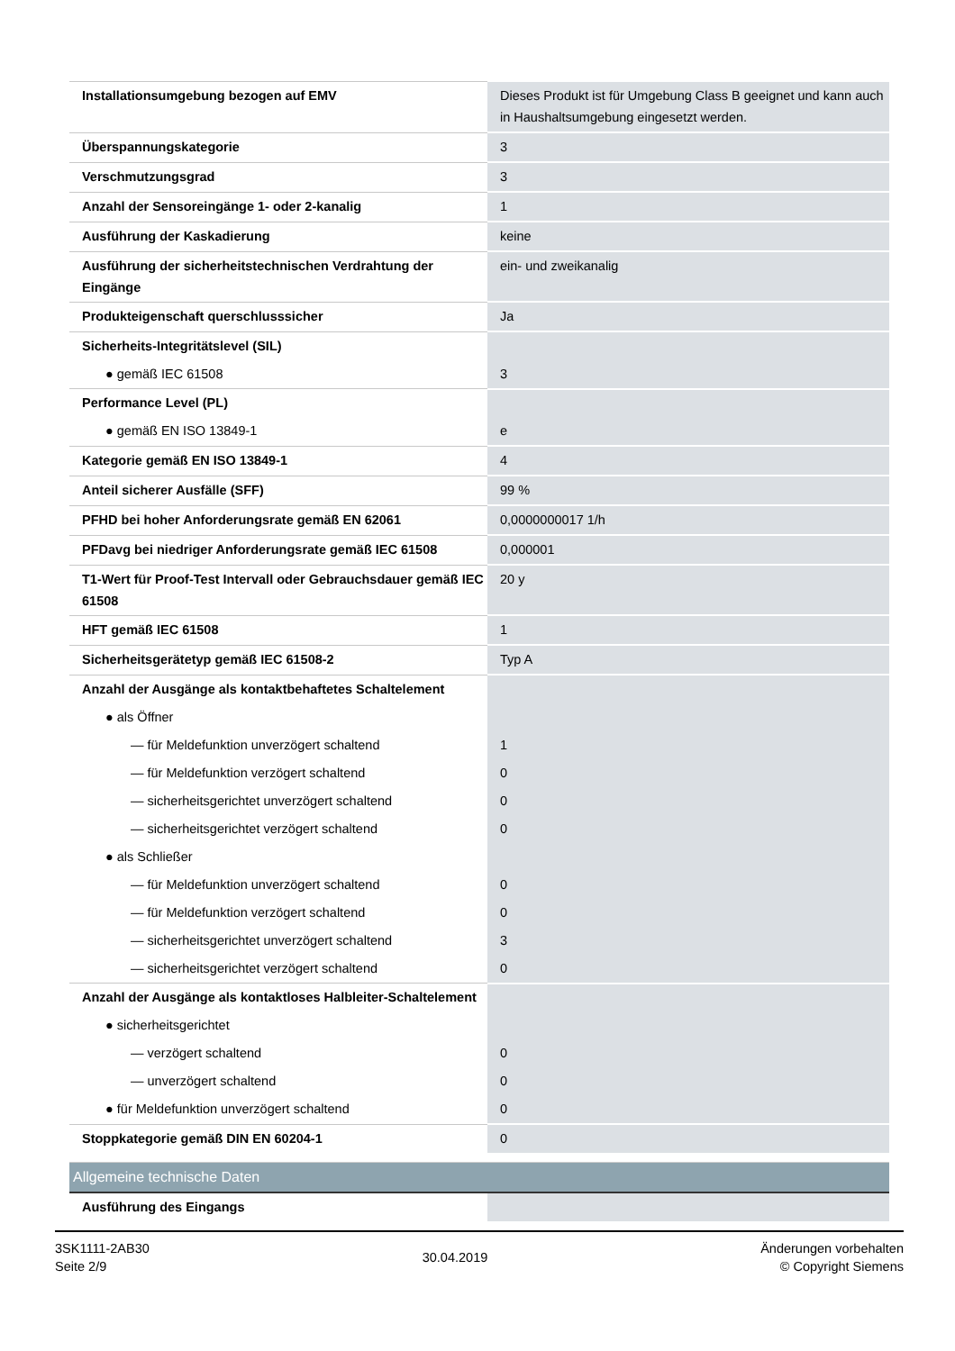| Installationsumgebung bezogen auf EMV | Dieses Produkt ist für Umgebung Class B geeignet und kann auch in Haushaltsumgebung eingesetzt werden. |
| Überspannungskategorie | 3 |
| Verschmutzungsgrad | 3 |
| Anzahl der Sensoreingänge 1- oder 2-kanalig | 1 |
| Ausführung der Kaskadierung | keine |
| Ausführung der sicherheitstechnischen Verdrahtung der Eingänge | ein- und zweikanalig |
| Produkteigenschaft querschlusssicher | Ja |
| Sicherheits-Integritätslevel (SIL) | |
| ● gemäß IEC 61508 | 3 |
| Performance Level (PL) | |
| ● gemäß EN ISO 13849-1 | e |
| Kategorie gemäß EN ISO 13849-1 | 4 |
| Anteil sicherer Ausfälle (SFF) | 99 % |
| PFHD bei hoher Anforderungsrate gemäß EN 62061 | 0,0000000017 1/h |
| PFDavg bei niedriger Anforderungsrate gemäß IEC 61508 | 0,000001 |
| T1-Wert für Proof-Test Intervall oder Gebrauchsdauer gemäß IEC 61508 | 20 y |
| HFT gemäß IEC 61508 | 1 |
| Sicherheitsgerätetyp gemäß IEC 61508-2 | Typ A |
| Anzahl der Ausgänge als kontaktbehaftetes Schaltelement | |
| ● als Öffner | |
| — für Meldefunktion unverzögert schaltend | 1 |
| — für Meldefunktion verzögert schaltend | 0 |
| — sicherheitsgerichtet unverzögert schaltend | 0 |
| — sicherheitsgerichtet verzögert schaltend | 0 |
| ● als Schließer | |
| — für Meldefunktion unverzögert schaltend | 0 |
| — für Meldefunktion verzögert schaltend | 0 |
| — sicherheitsgerichtet unverzögert schaltend | 3 |
| — sicherheitsgerichtet verzögert schaltend | 0 |
| Anzahl der Ausgänge als kontaktloses Halbleiter-Schaltelement | |
| ● sicherheitsgerichtet | |
| — verzögert schaltend | 0 |
| — unverzögert schaltend | 0 |
| ● für Meldefunktion unverzögert schaltend | 0 |
| Stoppkategorie gemäß DIN EN 60204-1 | 0 |
| Allgemeine technische Daten | |
| Ausführung des Eingangs | |
3SK1111-2AB30
Seite 2/9
30.04.2019
Änderungen vorbehalten
© Copyright Siemens